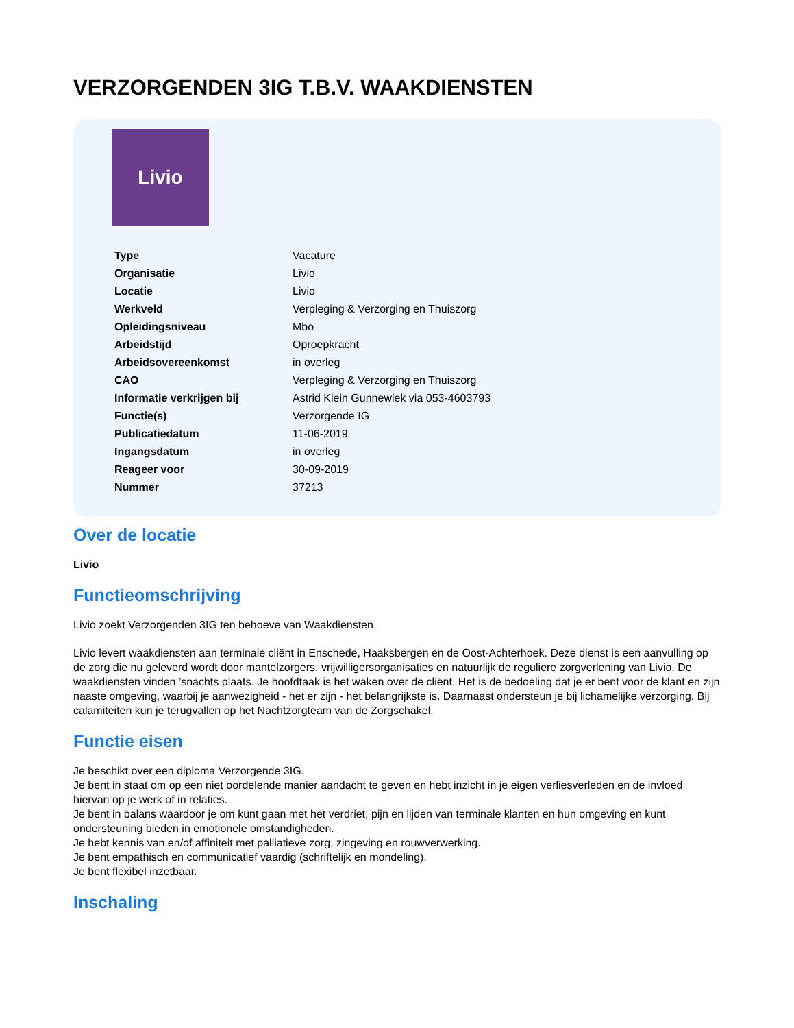VERZORGENDEN 3IG T.B.V. WAAKDIENSTEN
Livio
| Type | Vacature |
| Organisatie | Livio |
| Locatie | Livio |
| Werkveld | Verpleging & Verzorging en Thuiszorg |
| Opleidingsniveau | Mbo |
| Arbeidstijd | Oproepkracht |
| Arbeidsovereenkomst | in overleg |
| CAO | Verpleging & Verzorging en Thuiszorg |
| Informatie verkrijgen bij | Astrid Klein Gunnewiek via 053-4603793 |
| Functie(s) | Verzorgende IG |
| Publicatiedatum | 11-06-2019 |
| Ingangsdatum | in overleg |
| Reageer voor | 30-09-2019 |
| Nummer | 37213 |
Over de locatie
Livio
Functieomschrijving
Livio zoekt Verzorgenden 3IG ten behoeve van Waakdiensten.
Livio levert waakdiensten aan terminale cliënt in Enschede, Haaksbergen en de Oost-Achterhoek. Deze dienst is een aanvulling op de zorg die nu geleverd wordt door mantelzorgers, vrijwilligersorganisaties en natuurlijk de reguliere zorgverlening van Livio. De waakdiensten vinden ’snachts plaats. Je hoofdtaak is het waken over de cliënt. Het is de bedoeling dat je er bent voor de klant en zijn naaste omgeving, waarbij je aanwezigheid - het er zijn - het belangrijkste is. Daarnaast ondersteun je bij lichamelijke verzorging. Bij calamiteiten kun je terugvallen op het Nachtzorgteam van de Zorgschakel.
Functie eisen
Je beschikt over een diploma Verzorgende 3IG.
Je bent in staat om op een niet oordelende manier aandacht te geven en hebt inzicht in je eigen verliesverleden en de invloed hiervan op je werk of in relaties.
Je bent in balans waardoor je om kunt gaan met het verdriet, pijn en lijden van terminale klanten en hun omgeving en kunt ondersteuning bieden in emotionele omstandigheden.
Je hebt kennis van en/of affiniteit met palliatieve zorg, zingeving en rouwverwerking.
Je bent empathisch en communicatief vaardig (schriftelijk en mondeling).
Je bent flexibel inzetbaar.
Inschaling